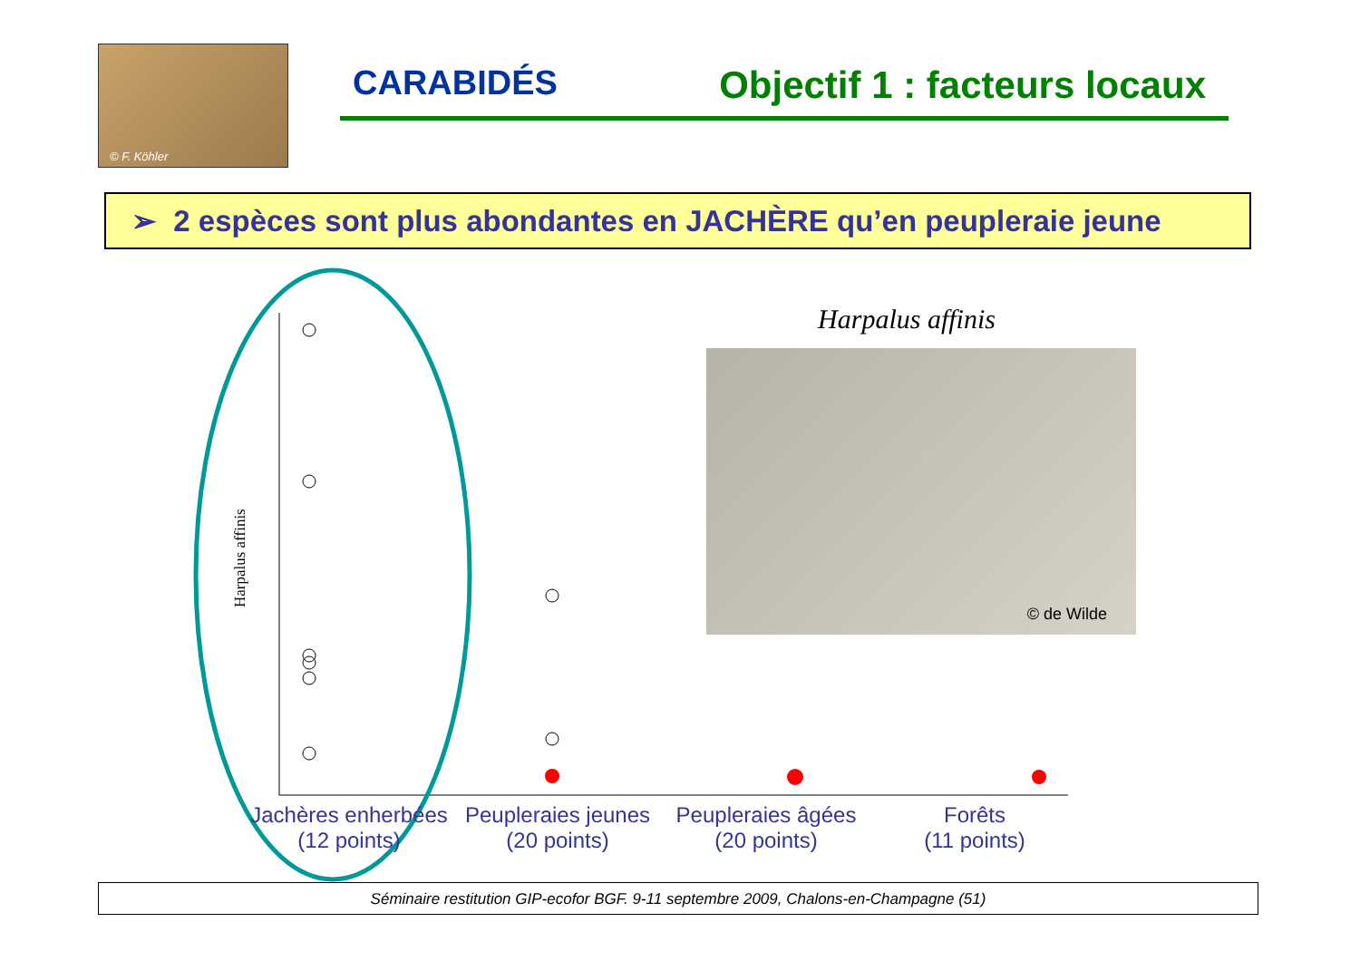© F. Köhler
CARABIDÉS Objectif 1 : facteurs locaux
➢ 2 espèces sont plus abondantes en JACHÈRE qu’en peupleraie jeune
Harpalus affinis
Harpalus affinis
© de Wilde
Jachères enherbées
(12 points)
Peupleraies jeunes
(20 points)
Peupleraies âgées
(20 points)
Forêts
(11 points)
Séminaire restitution GIP-ecofor BGF. 9-11 septembre 2009, Chalons-en-Champagne (51)